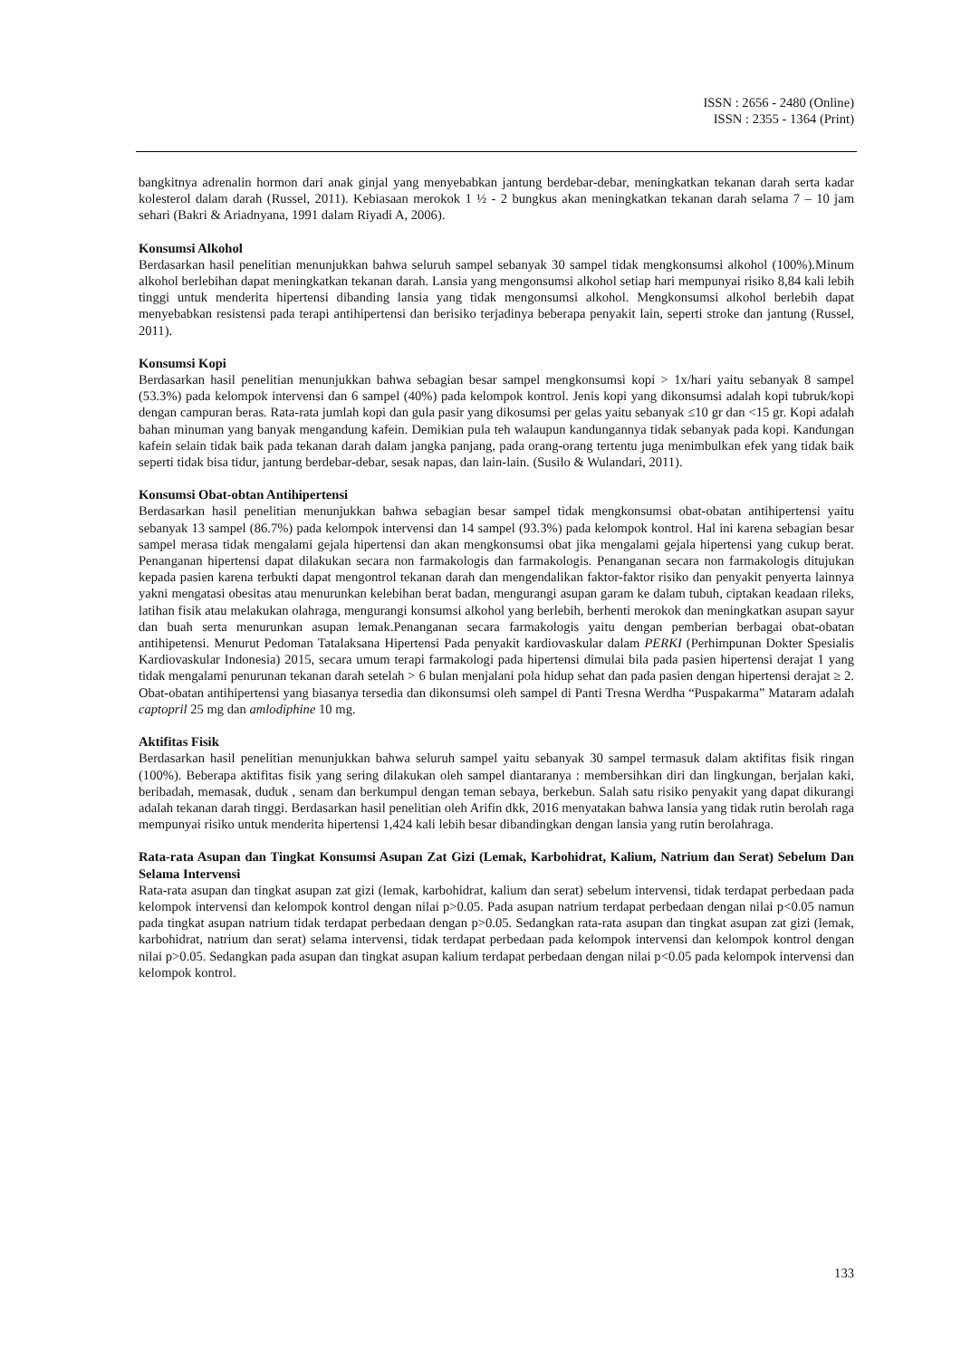ISSN : 2656 - 2480 (Online)
ISSN : 2355 - 1364 (Print)
bangkitnya adrenalin hormon dari anak ginjal yang menyebabkan jantung berdebar-debar, meningkatkan tekanan darah serta kadar kolesterol dalam darah (Russel, 2011). Kebiasaan merokok 1 ½ - 2 bungkus akan meningkatkan tekanan darah selama 7 – 10 jam sehari (Bakri & Ariadnyana, 1991 dalam Riyadi A, 2006).
Konsumsi Alkohol
Berdasarkan hasil penelitian menunjukkan bahwa seluruh sampel sebanyak 30 sampel tidak mengkonsumsi alkohol (100%).Minum alkohol berlebihan dapat meningkatkan tekanan darah. Lansia yang mengonsumsi alkohol setiap hari mempunyai risiko 8,84 kali lebih tinggi untuk menderita hipertensi dibanding lansia yang tidak mengonsumsi alkohol. Mengkonsumsi alkohol berlebih dapat menyebabkan resistensi pada terapi antihipertensi dan berisiko terjadinya beberapa penyakit lain, seperti stroke dan jantung (Russel, 2011).
Konsumsi Kopi
Berdasarkan hasil penelitian menunjukkan bahwa sebagian besar sampel mengkonsumsi kopi > 1x/hari yaitu sebanyak 8 sampel (53.3%) pada kelompok intervensi dan 6 sampel (40%) pada kelompok kontrol. Jenis kopi yang dikonsumsi adalah kopi tubruk/kopi dengan campuran beras. Rata-rata jumlah kopi dan gula pasir yang dikosumsi per gelas yaitu sebanyak ≤10 gr dan <15 gr. Kopi adalah bahan minuman yang banyak mengandung kafein. Demikian pula teh walaupun kandungannya tidak sebanyak pada kopi. Kandungan kafein selain tidak baik pada tekanan darah dalam jangka panjang, pada orang-orang tertentu juga menimbulkan efek yang tidak baik seperti tidak bisa tidur, jantung berdebar-debar, sesak napas, dan lain-lain. (Susilo & Wulandari, 2011).
Konsumsi Obat-obtan Antihipertensi
Berdasarkan hasil penelitian menunjukkan bahwa sebagian besar sampel tidak mengkonsumsi obat-obatan antihipertensi yaitu sebanyak 13 sampel (86.7%) pada kelompok intervensi dan 14 sampel (93.3%) pada kelompok kontrol. Hal ini karena sebagian besar sampel merasa tidak mengalami gejala hipertensi dan akan mengkonsumsi obat jika mengalami gejala hipertensi yang cukup berat. Penanganan hipertensi dapat dilakukan secara non farmakologis dan farmakologis. Penanganan secara non farmakologis ditujukan kepada pasien karena terbukti dapat mengontrol tekanan darah dan mengendalikan faktor-faktor risiko dan penyakit penyerta lainnya yakni mengatasi obesitas atau menurunkan kelebihan berat badan, mengurangi asupan garam ke dalam tubuh, ciptakan keadaan rileks, latihan fisik atau melakukan olahraga, mengurangi konsumsi alkohol yang berlebih, berhenti merokok dan meningkatkan asupan sayur dan buah serta menurunkan asupan lemak.Penanganan secara farmakologis yaitu dengan pemberian berbagai obat-obatan antihipetensi. Menurut Pedoman Tatalaksana Hipertensi Pada penyakit kardiovaskular dalam PERKI (Perhimpunan Dokter Spesialis Kardiovaskular Indonesia) 2015, secara umum terapi farmakologi pada hipertensi dimulai bila pada pasien hipertensi derajat 1 yang tidak mengalami penurunan tekanan darah setelah > 6 bulan menjalani pola hidup sehat dan pada pasien dengan hipertensi derajat ≥ 2. Obat-obatan antihipertensi yang biasanya tersedia dan dikonsumsi oleh sampel di Panti Tresna Werdha “Puspakarma” Mataram adalah captopril 25 mg dan amlodiphine 10 mg.
Aktifitas Fisik
Berdasarkan hasil penelitian menunjukkan bahwa seluruh sampel yaitu sebanyak 30 sampel termasuk dalam aktifitas fisik ringan (100%). Beberapa aktifitas fisik yang sering dilakukan oleh sampel diantaranya : membersihkan diri dan lingkungan, berjalan kaki, beribadah, memasak, duduk , senam dan berkumpul dengan teman sebaya, berkebun. Salah satu risiko penyakit yang dapat dikurangi adalah tekanan darah tinggi. Berdasarkan hasil penelitian oleh Arifin dkk, 2016 menyatakan bahwa lansia yang tidak rutin berolah raga mempunyai risiko untuk menderita hipertensi 1,424 kali lebih besar dibandingkan dengan lansia yang rutin berolahraga.
Rata-rata Asupan dan Tingkat Konsumsi Asupan Zat Gizi (Lemak, Karbohidrat, Kalium, Natrium dan Serat) Sebelum Dan Selama Intervensi
Rata-rata asupan dan tingkat asupan zat gizi (lemak, karbohidrat, kalium dan serat) sebelum intervensi, tidak terdapat perbedaan pada kelompok intervensi dan kelompok kontrol dengan nilai p>0.05. Pada asupan natrium terdapat perbedaan dengan nilai p<0.05 namun pada tingkat asupan natrium tidak terdapat perbedaan dengan p>0.05. Sedangkan rata-rata asupan dan tingkat asupan zat gizi (lemak, karbohidrat, natrium dan serat) selama intervensi, tidak terdapat perbedaan pada kelompok intervensi dan kelompok kontrol dengan nilai p>0.05. Sedangkan pada asupan dan tingkat asupan kalium terdapat perbedaan dengan nilai p<0.05 pada kelompok intervensi dan kelompok kontrol.
133